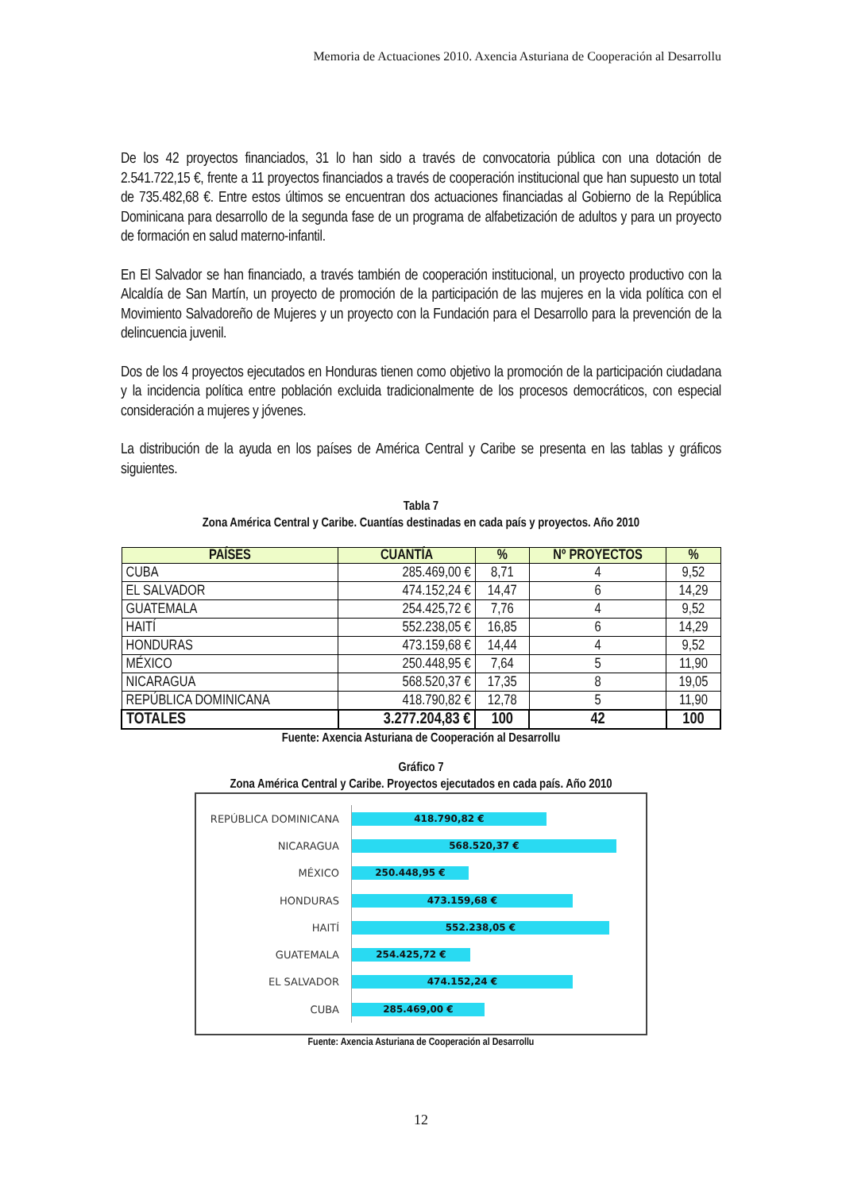Memoria de Actuaciones 2010. Axencia Asturiana de Cooperación al Desarrollu
De los 42 proyectos financiados, 31 lo han sido a través de convocatoria pública con una dotación de 2.541.722,15 €, frente a 11 proyectos financiados a través de cooperación institucional que han supuesto un total de 735.482,68 €. Entre estos últimos se encuentran dos actuaciones financiadas al Gobierno de la República Dominicana para desarrollo de la segunda fase de un programa de alfabetización de adultos y para un proyecto de formación en salud materno-infantil.
En El Salvador se han financiado, a través también de cooperación institucional, un proyecto productivo con la Alcaldía de San Martín, un proyecto de promoción de la participación de las mujeres en la vida política con el Movimiento Salvadoreño de Mujeres y un proyecto con la Fundación para el Desarrollo para la prevención de la delincuencia juvenil.
Dos de los 4 proyectos ejecutados en Honduras tienen como objetivo la promoción de la participación ciudadana y la incidencia política entre población excluida tradicionalmente de los procesos democráticos, con especial consideración a mujeres y jóvenes.
La distribución de la ayuda en los países de América Central y Caribe se presenta en las tablas y gráficos siguientes.
Tabla 7
Zona América Central y Caribe. Cuantías destinadas en cada país y proyectos. Año 2010
| PAÍSES | CUANTÍA | % | Nº PROYECTOS | % |
| --- | --- | --- | --- | --- |
| CUBA | 285.469,00 € | 8,71 | 4 | 9,52 |
| EL SALVADOR | 474.152,24 € | 14,47 | 6 | 14,29 |
| GUATEMALA | 254.425,72 € | 7,76 | 4 | 9,52 |
| HAITÍ | 552.238,05 € | 16,85 | 6 | 14,29 |
| HONDURAS | 473.159,68 € | 14,44 | 4 | 9,52 |
| MÉXICO | 250.448,95 € | 7,64 | 5 | 11,90 |
| NICARAGUA | 568.520,37 € | 17,35 | 8 | 19,05 |
| REPÚBLICA DOMINICANA | 418.790,82 € | 12,78 | 5 | 11,90 |
| TOTALES | 3.277.204,83 € | 100 | 42 | 100 |
Fuente: Axencia Asturiana de Cooperación al Desarrollu
Gráfico 7
Zona América Central y Caribe. Proyectos ejecutados en cada país. Año 2010
REPÚBLICA DOMINICANA
418.790,82 €
NICARAGUA
568.520,37 €
MÉXICO
250.448,95 €
HONDURAS
473.159,68 €
HAITÍ
552.238,05 €
GUATEMALA
254.425,72 €
EL SALVADOR
474.152,24 €
CUBA
285.469,00 €
Fuente: Axencia Asturiana de Cooperación al Desarrollu
12